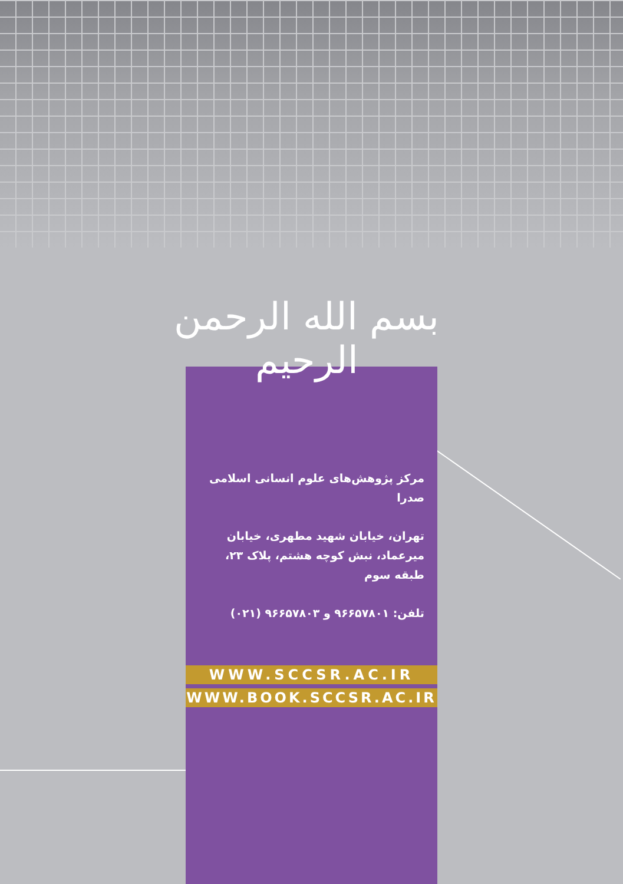بسم الله الرحمن الرحیم
مرکز پژوهش‌های علوم انسانی اسلامی صدرا
تهران، خیابان شهید مطهری، خیابان میرعماد، نبش کوچه هشتم، پلاک ۲۳، طبقه سوم
تلفن: ۹۶۶۵۷۸۰۱ و ۹۶۶۵۷۸۰۳ (۰۲۱)
WWW.SCCSR.AC.IR
WWW.BOOK.SCCSR.AC.IR